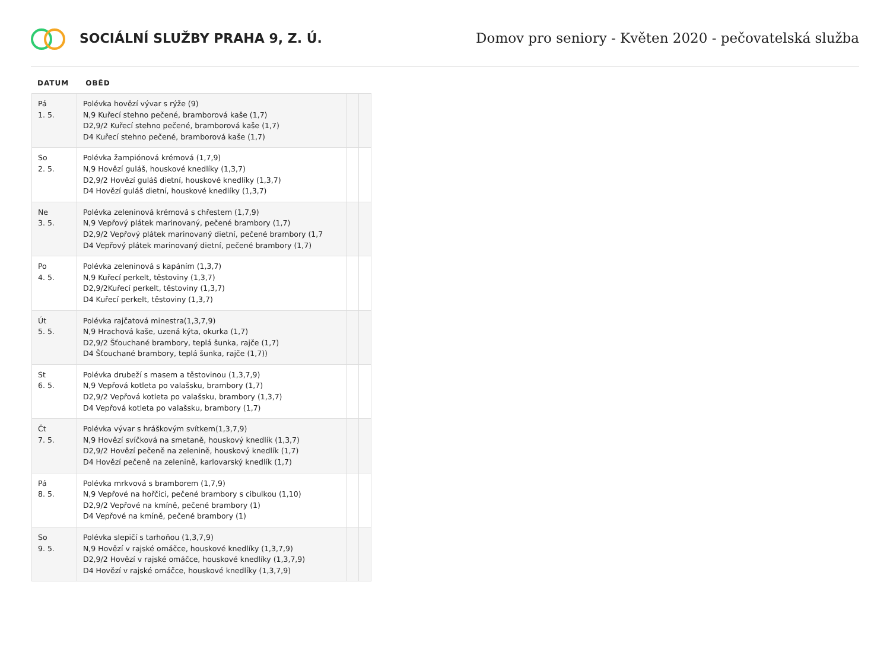SOCIÁLNÍ SLUŽBY PRAHA 9, Z. Ú.
Domov pro seniory - Květen 2020 - pečovatelská služba
DATUM OBĚD
| Pá 1. 5. | Polévka hovězí vývar s rýže (9) N,9 Kuřecí stehno pečené, bramborová kaše (1,7) D2,9/2 Kuřecí stehno pečené, bramborová kaše (1,7) D4 Kuřecí stehno pečené, bramborová kaše (1,7) | | |
| So 2. 5. | Polévka žampiónová krémová (1,7,9) N,9 Hovězí guláš, houskové knedlíky (1,3,7) D2,9/2 Hovězí guláš dietní, houskové knedlíky (1,3,7) D4 Hovězí guláš dietní, houskové knedlíky (1,3,7) | | |
| Ne 3. 5. | Polévka zeleninová krémová s chřestem (1,7,9) N,9 Vepřový plátek marinovaný, pečené brambory (1,7) D2,9/2 Vepřový plátek marinovaný dietní, pečené brambory (1,7 D4 Vepřový plátek marinovaný dietní, pečené brambory (1,7) | | |
| Po 4. 5. | Polévka zeleninová s kapáním (1,3,7) N,9 Kuřecí perkelt, těstoviny (1,3,7) D2,9/2Kuřecí perkelt, těstoviny (1,3,7) D4 Kuřecí perkelt, těstoviny (1,3,7) | | |
| Út 5. 5. | Polévka rajčatová minestra(1,3,7,9) N,9 Hrachová kaše, uzená kýta, okurka (1,7) D2,9/2 Šťouchané brambory, teplá šunka, rajče (1,7) D4 Šťouchané brambory, teplá šunka, rajče (1,7)) | | |
| St 6. 5. | Polévka drubeží s masem a těstovinou (1,3,7,9) N,9 Vepřová kotleta po valašsku, brambory (1,7) D2,9/2 Vepřová kotleta po valašsku, brambory (1,3,7) D4 Vepřová kotleta po valašsku, brambory (1,7) | | |
| Čt 7. 5. | Polévka vývar s hráškovým svítkem(1,3,7,9) N,9 Hovězí svíčková na smetaně, houskový knedlík (1,3,7) D2,9/2 Hovězí pečeně na zelenině, houskový knedlík (1,7) D4 Hovězí pečeně na zelenině, karlovarský knedlík (1,7) | | |
| Pá 8. 5. | Polévka mrkvová s bramborem (1,7,9) N,9 Vepřové na hořčici, pečené brambory s cibulkou (1,10) D2,9/2 Vepřové na kmíně, pečené brambory (1) D4 Vepřové na kmíně, pečené brambory (1) | | |
| So 9. 5. | Polévka slepičí s tarhoňou (1,3,7,9) N,9 Hovězí v rajské omáčce, houskové knedlíky (1,3,7,9) D2,9/2 Hovězí v rajské omáčce, houskové knedlíky (1,3,7,9) D4 Hovězí v rajské omáčce, houskové knedlíky (1,3,7,9) | | |